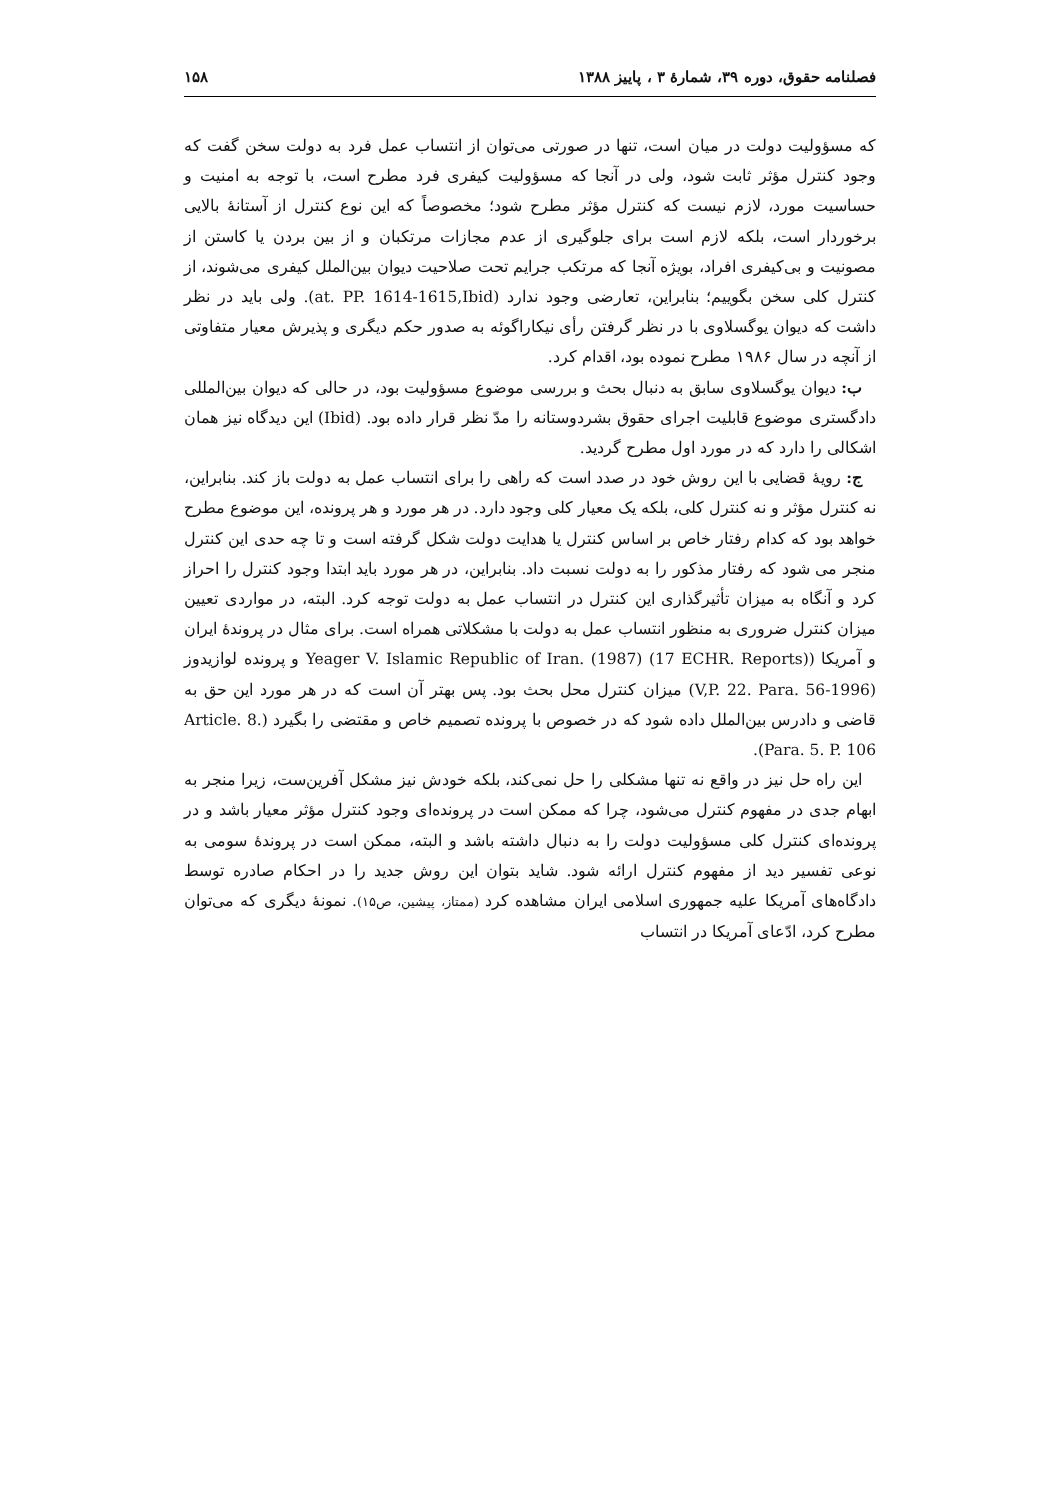فصلنامه حقوق، دوره ۳۹، شمارۀ ۳ ، پاییز ۱۳۸۸ ۱۵۸
که مسؤولیت دولت در میان است، تنها در صورتی می‌توان از انتساب عمل فرد به دولت سخن گفت که وجود کنترل مؤثر ثابت شود، ولی در آنجا که مسؤولیت کیفری فرد مطرح است، با توجه به امنیت و حساسیت مورد، لازم نیست که کنترل مؤثر مطرح شود؛ مخصوصاً که این نوع کنترل از آستانۀ بالایی برخوردار است، بلکه لازم است برای جلوگیری از عدم مجازات مرتکبان و از بین بردن یا کاستن از مصونیت و بی‌کیفری افراد، بویژه آنجا که مرتکب جرایم تحت صلاحیت دیوان بین‌الملل کیفری می‌شوند، از کنترل کلی سخن بگوییم؛ بنابراین، تعارضی وجود ندارد (at. PP. 1614-1615,Ibid). ولی باید در نظر داشت که دیوان یوگسلاوی با در نظر گرفتن رأی نیکاراگوئه به صدور حکم دیگری و پذیرش معیار متفاوتی از آنچه در سال ۱۹۸۶ مطرح نموده بود، اقدام کرد.
ب: دیوان یوگسلاوی سابق به دنبال بحث و بررسی موضوع مسؤولیت بود، در حالی که دیوان بین‌المللی دادگستری موضوع قابلیت اجرای حقوق بشردوستانه را مدّ نظر قرار داده بود. (Ibid) این دیدگاه نیز همان اشکالی را دارد که در مورد اول مطرح گردید.
ج: رویۀ قضایی با این روش خود در صدد است که راهی را برای انتساب عمل به دولت باز کند. بنابراین، نه کنترل مؤثر و نه کنترل کلی، بلکه یک معیار کلی وجود دارد. در هر مورد و هر پرونده، این موضوع مطرح خواهد بود که کدام رفتار خاص بر اساس کنترل یا هدایت دولت شکل گرفته است و تا چه حدی این کنترل منجر می شود که رفتار مذکور را به دولت نسبت داد. بنابراین، در هر مورد باید ابتدا وجود کنترل را احراز کرد و آنگاه به میزان تأثیرگذاری این کنترل در انتساب عمل به دولت توجه کرد. البته، در مواردی تعیین میزان کنترل ضروری به منظور انتساب عمل به دولت با مشکلاتی همراه است. برای مثال در پروندۀ ایران و آمریکا (Yeager V. Islamic Republic of Iran. (1987) (17 ECHR. Reports) و پرونده لوازیدوز (1996-V,P. 22. Para. 56) میزان کنترل محل بحث بود. پس بهتر آن است که در هر مورد این حق به قاضی و دادرس بین‌الملل داده شود که در خصوص با پرونده تصمیم خاص و مقتضی را بگیرد (Article. 8. Para. 5. P. 106).
این راه حل نیز در واقع نه تنها مشکلی را حل نمی‌کند، بلکه خودش نیز مشکل آفرین‌ست، زیرا منجر به ابهام جدی در مفهوم کنترل می‌شود، چرا که ممکن است در پرونده‌ای وجود کنترل مؤثر معیار باشد و در پرونده‌ای کنترل کلی مسؤولیت دولت را به دنبال داشته باشد و البته، ممکن است در پروندۀ سومی به نوعی تفسیر دید از مفهوم کنترل ارائه شود. شاید بتوان این روش جدید را در احکام صادره توسط دادگاه‌های آمریکا علیه جمهوری اسلامی ایران مشاهده کرد (ممتاز، پیشین، ص۱۵). نمونۀ دیگری که می‌توان مطرح کرد، ادّعای آمریکا در انتساب